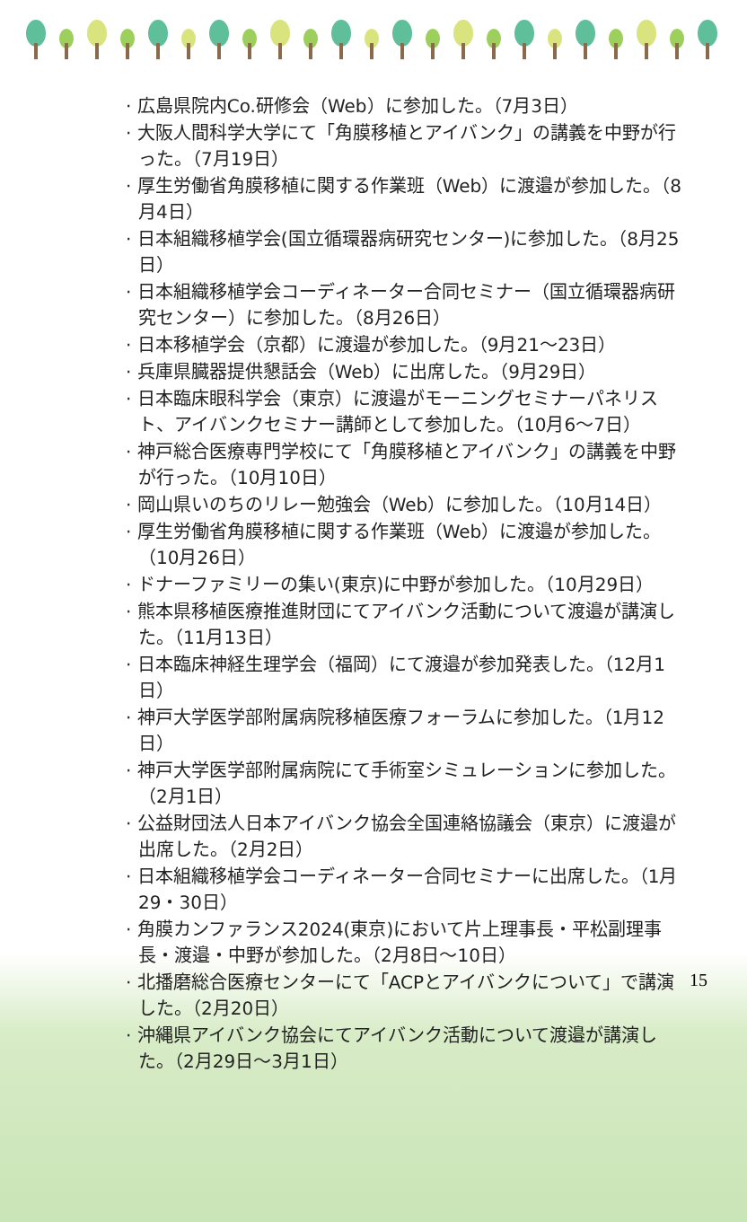· 広島県院内Co.研修会（Web）に参加した。（7月3日）
· 大阪人間科学大学にて「角膜移植とアイバンク」の講義を中野が行った。（7月19日）
· 厚生労働省角膜移植に関する作業班（Web）に渡邉が参加した。（8月4日）
· 日本組織移植学会(国立循環器病研究センター)に参加した。（8月25日）
· 日本組織移植学会コーディネーター合同セミナー（国立循環器病研究センター）に参加した。（8月26日）
· 日本移植学会（京都）に渡邉が参加した。（9月21～23日）
· 兵庫県臓器提供懇話会（Web）に出席した。（9月29日）
· 日本臨床眼科学会（東京）に渡邉がモーニングセミナーパネリスト、アイバンクセミナー講師として参加した。（10月6～7日）
· 神戸総合医療専門学校にて「角膜移植とアイバンク」の講義を中野が行った。（10月10日）
· 岡山県いのちのリレー勉強会（Web）に参加した。（10月14日）
· 厚生労働省角膜移植に関する作業班（Web）に渡邉が参加した。（10月26日）
· ドナーファミリーの集い(東京)に中野が参加した。（10月29日）
· 熊本県移植医療推進財団にてアイバンク活動について渡邉が講演した。（11月13日）
· 日本臨床神経生理学会（福岡）にて渡邉が参加発表した。（12月1日）
· 神戸大学医学部附属病院移植医療フォーラムに参加した。（1月12日）
· 神戸大学医学部附属病院にて手術室シミュレーションに参加した。（2月1日）
· 公益財団法人日本アイバンク協会全国連絡協議会（東京）に渡邉が出席した。（2月2日）
· 日本組織移植学会コーディネーター合同セミナーに出席した。（1月29・30日）
· 角膜カンファランス2024(東京)において片上理事長・平松副理事長・渡邉・中野が参加した。（2月8日～10日）
· 北播磨総合医療センターにて「ACPとアイバンクについて」で講演した。（2月20日）
· 沖縄県アイバンク協会にてアイバンク活動について渡邉が講演した。（2月29日～3月1日）
15